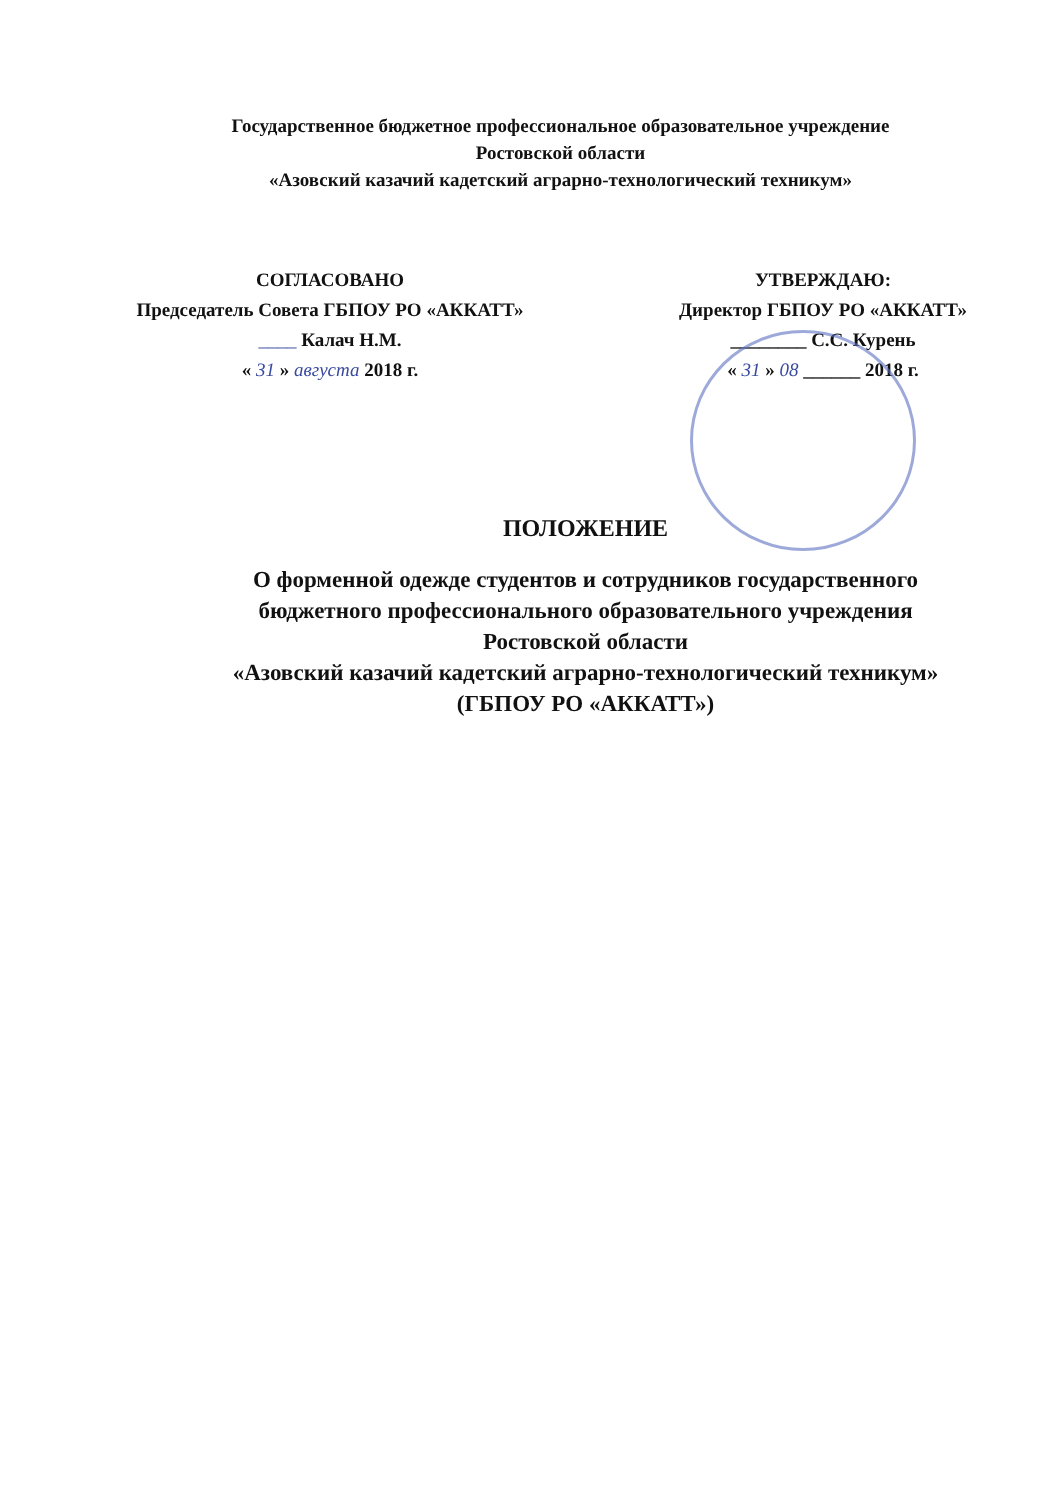Государственное бюджетное профессиональное образовательное учреждение
Ростовской области
«Азовский казачий кадетский аграрно-технологический техникум»
СОГЛАСОВАНО
Председатель Совета ГБПОУ РО «АККАТТ»
____ Калач Н.М.
« 31 » августа 2018 г.
УТВЕРЖДАЮ:
Директор ГБПОУ РО «АККАТТ»
________ С.С. Курень
« 31 » 08 ______ 2018 г.
ПОЛОЖЕНИЕ
О форменной одежде студентов и сотрудников государственного
бюджетного профессионального образовательного учреждения
Ростовской области
«Азовский казачий кадетский аграрно-технологический техникум»
(ГБПОУ РО «АККАТТ»)